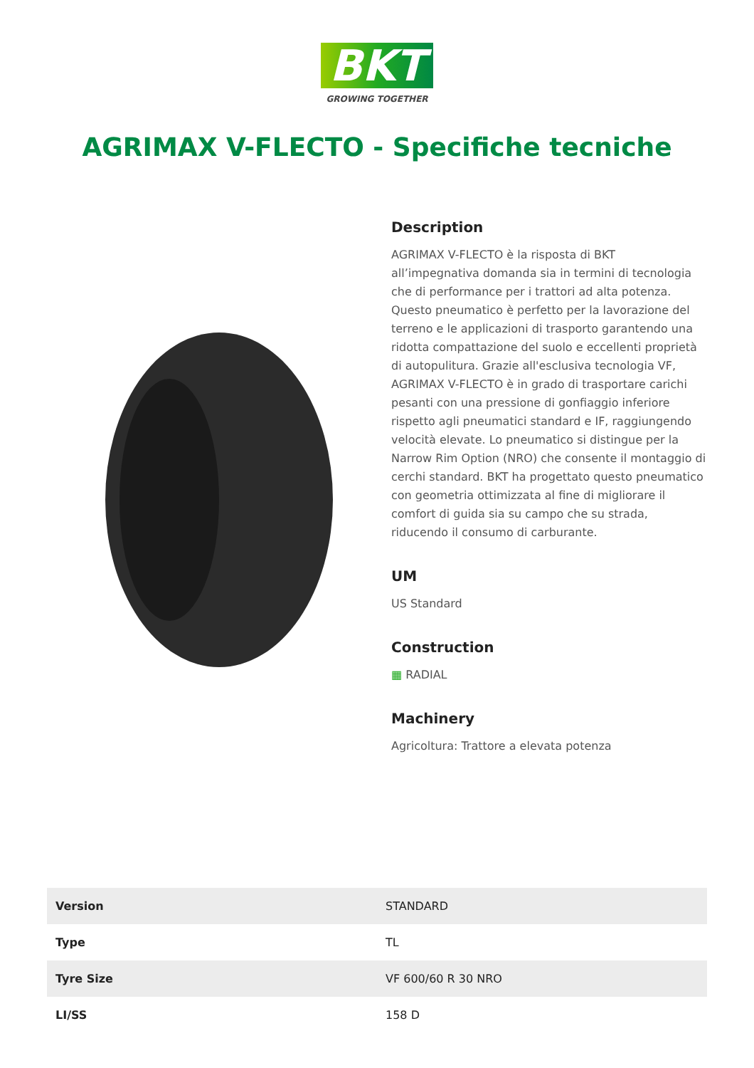BKT
GROWING TOGETHER
AGRIMAX V-FLECTO - Specifiche tecniche
Description
AGRIMAX V-FLECTO è la risposta di BKT all’impegnativa domanda sia in termini di tecnologia che di performance per i trattori ad alta potenza. Questo pneumatico è perfetto per la lavorazione del terreno e le applicazioni di trasporto garantendo una ridotta compattazione del suolo e eccellenti proprietà di autopulitura. Grazie all'esclusiva tecnologia VF, AGRIMAX V-FLECTO è in grado di trasportare carichi pesanti con una pressione di gonfiaggio inferiore rispetto agli pneumatici standard e IF, raggiungendo velocità elevate. Lo pneumatico si distingue per la Narrow Rim Option (NRO) che consente il montaggio di cerchi standard. BKT ha progettato questo pneumatico con geometria ottimizzata al fine di migliorare il comfort di guida sia su campo che su strada, riducendo il consumo di carburante.
UM
US Standard
Construction
▦ RADIAL
Machinery
Agricoltura: Trattore a elevata potenza
| Version | STANDARD |
| Type | TL |
| Tyre Size | VF 600/60 R 30 NRO |
| LI/SS | 158 D |